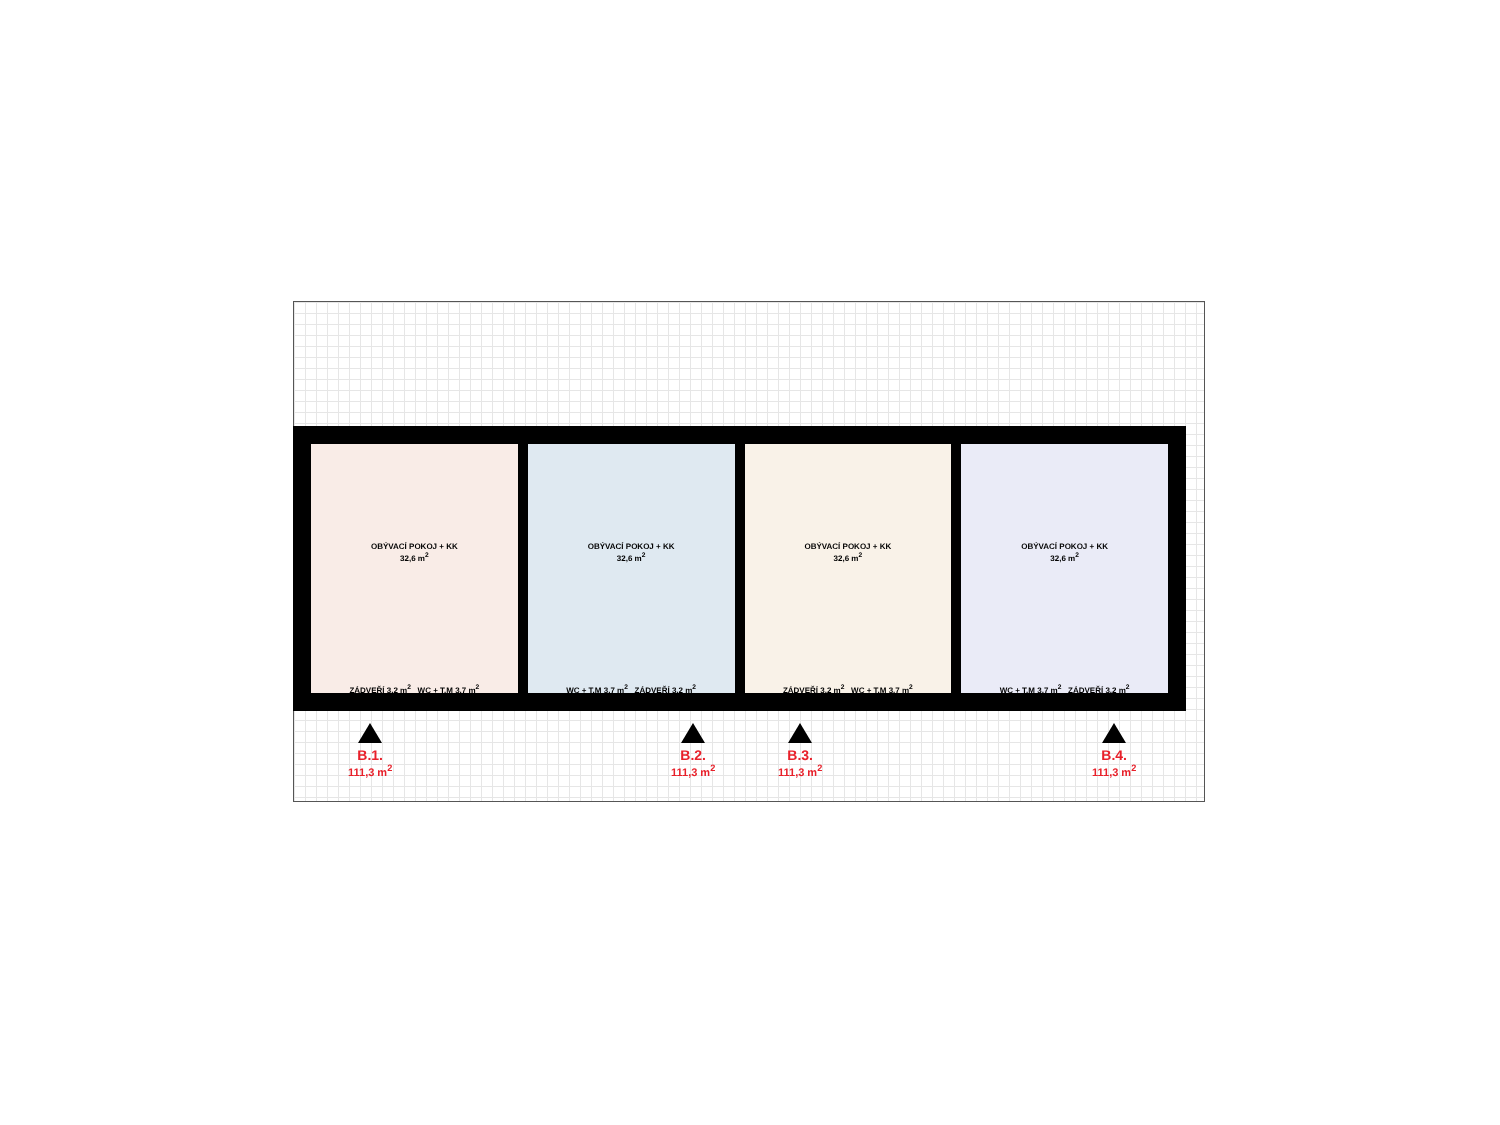OBÝVACÍ POKOJ + KK
32,6 m<sup>2</sup>
ZÁDVEŘÍ 3,2 m<sup>2</sup> WC + T.M 3,7 m<sup>2</sup>
OBÝVACÍ POKOJ + KK
32,6 m<sup>2</sup>
WC + T.M 3,7 m<sup>2</sup> ZÁDVEŘÍ 3,2 m<sup>2</sup>
OBÝVACÍ POKOJ + KK
32,6 m<sup>2</sup>
ZÁDVEŘÍ 3,2 m<sup>2</sup> WC + T.M 3,7 m<sup>2</sup>
OBÝVACÍ POKOJ + KK
32,6 m<sup>2</sup>
WC + T.M 3,7 m<sup>2</sup> ZÁDVEŘÍ 3,2 m<sup>2</sup>
B.1.
111,3 m<sup>2</sup>
B.2.
111,3 m<sup>2</sup>
B.3.
111,3 m<sup>2</sup>
B.4.
111,3 m<sup>2</sup>